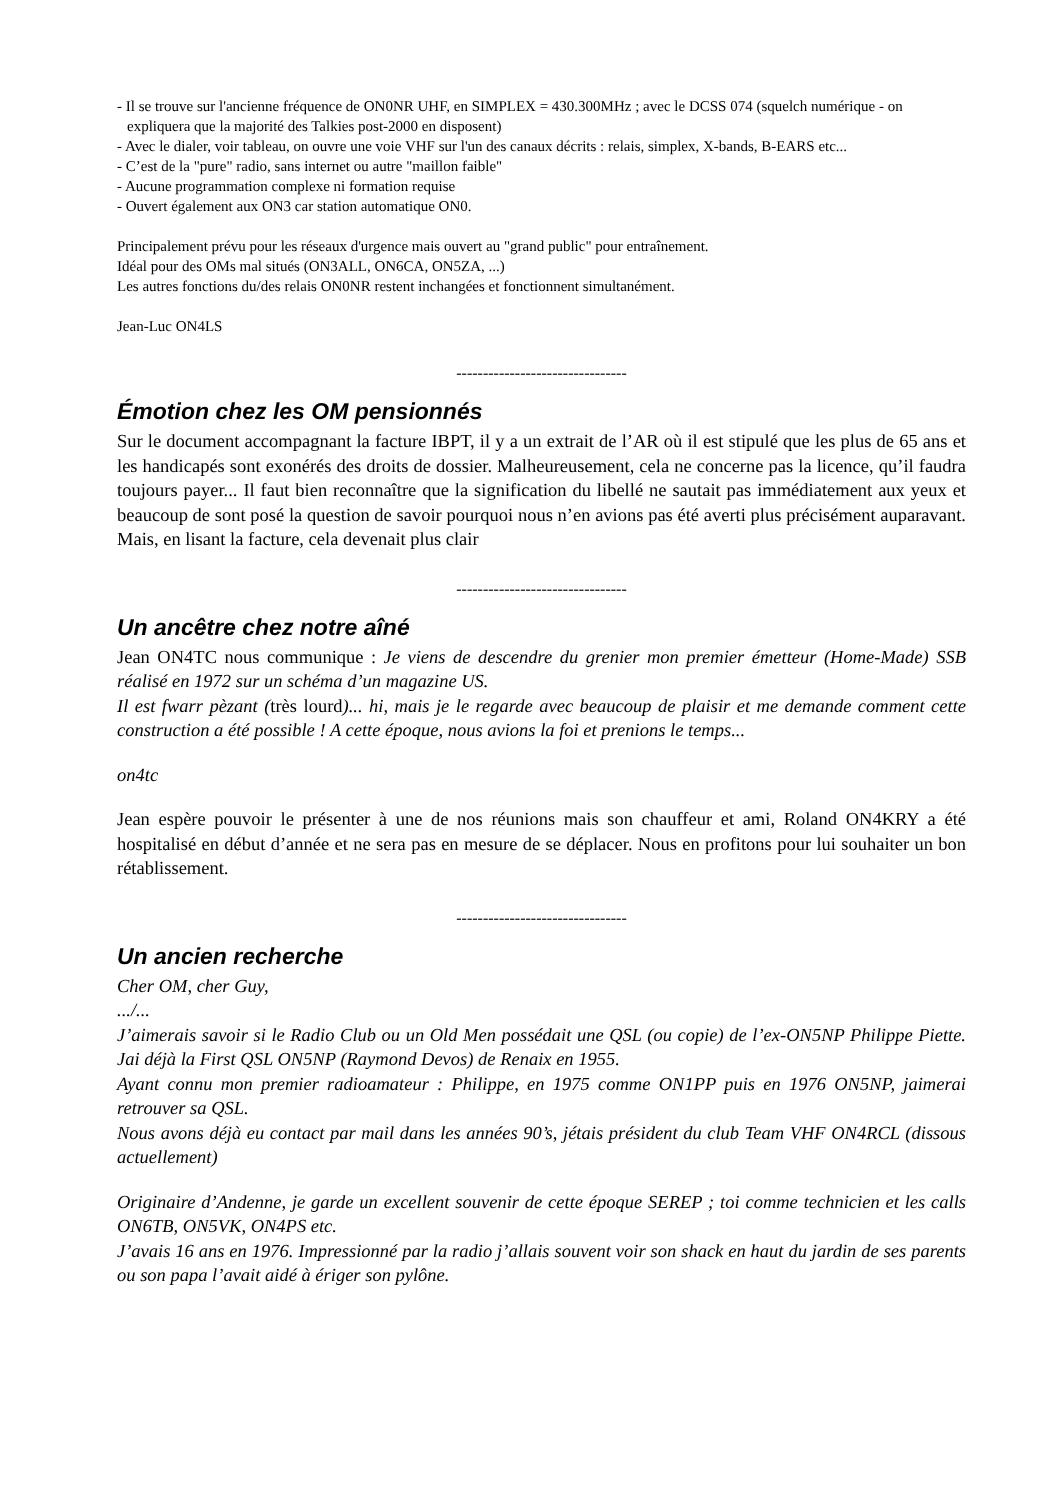- Il se trouve sur l'ancienne fréquence de ON0NR UHF, en SIMPLEX = 430.300MHz ; avec le DCSS 074 (squelch numérique - on expliquera que la majorité des Talkies post-2000 en disposent)
- Avec le dialer, voir tableau, on ouvre une voie VHF sur l'un des canaux décrits : relais, simplex, X-bands, B-EARS etc...
- C’est de la "pure" radio, sans internet ou autre "maillon faible"
- Aucune programmation complexe ni formation requise
- Ouvert également aux ON3 car station automatique ON0.
Principalement prévu pour les réseaux d'urgence mais ouvert au "grand public" pour entraînement.
Idéal pour des OMs mal situés (ON3ALL, ON6CA, ON5ZA, ...)
Les autres fonctions du/des relais ON0NR restent inchangées et fonctionnent simultanément.
Jean-Luc ON4LS
--------------------------------
Émotion chez les OM pensionnés
Sur le document accompagnant la facture IBPT, il y a un extrait de l’AR où il est stipulé que les plus de 65 ans et les handicapés sont exonérés des droits de dossier. Malheureusement, cela ne concerne pas la licence, qu’il faudra toujours payer... Il faut bien reconnaître que la signification du libellé ne sautait pas immédiatement aux yeux et beaucoup de sont posé la question de savoir pourquoi nous n’en avions pas été averti plus précisément auparavant. Mais, en lisant la facture, cela devenait plus clair
--------------------------------
Un ancêtre chez notre aîné
Jean ON4TC nous communique : Je viens de descendre du grenier mon premier émetteur (Home-Made) SSB réalisé en 1972 sur un schéma d’un magazine US.
Il est fwarr pèzant (très lourd)... hi, mais je le regarde avec beaucoup de plaisir et me demande comment cette construction a été possible ! A cette époque, nous avions la foi et prenions le temps...
on4tc
Jean espère pouvoir le présenter à une de nos réunions mais son chauffeur et ami, Roland ON4KRY a été hospitalisé en début d’année et ne sera pas en mesure de se déplacer. Nous en profitons pour lui souhaiter un bon rétablissement.
--------------------------------
Un ancien recherche
Cher OM, cher Guy,
.../...
J’aimerais savoir si le Radio Club ou un Old Men possédait une QSL (ou copie) de l’ex-ON5NP Philippe Piette. Jai déjà la First QSL ON5NP (Raymond Devos) de Renaix en 1955.
Ayant connu mon premier radioamateur : Philippe, en 1975 comme ON1PP puis en 1976 ON5NP, jaimerai retrouver sa QSL.
Nous avons déjà eu contact par mail dans les années 90’s, jétais président du club Team VHF ON4RCL (dissous actuellement)
Originaire d’Andenne, je garde un excellent souvenir de cette époque SEREP ; toi comme technicien et les calls ON6TB, ON5VK, ON4PS etc.
J’avais 16 ans en 1976. Impressionné par la radio j’allais souvent voir son shack en haut du jardin de ses parents ou son papa l’avait aidé à ériger son pylône.